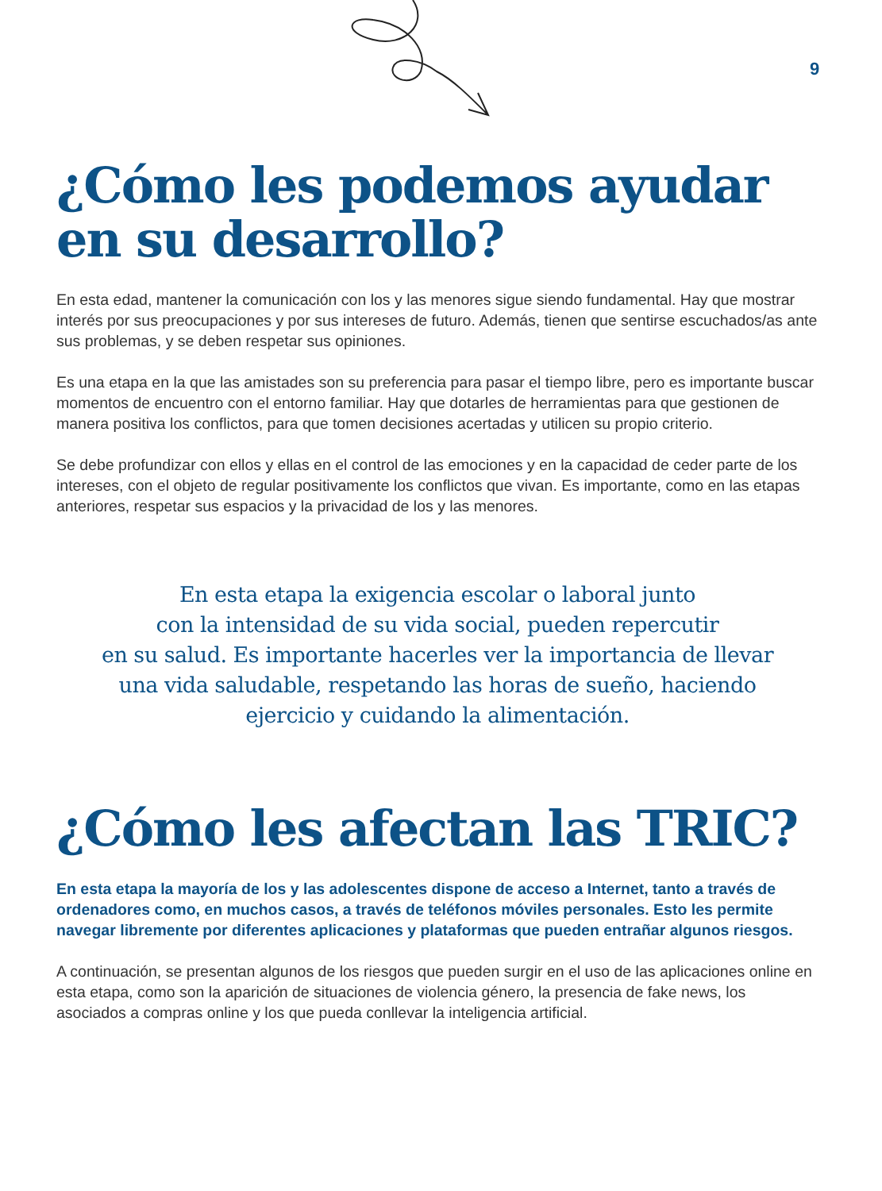9
¿Cómo les podemos ayudar en su desarrollo?
En esta edad, mantener la comunicación con los y las menores sigue siendo fundamental. Hay que mostrar interés por sus preocupaciones y por sus intereses de futuro. Además, tienen que sentirse escuchados/as ante sus problemas, y se deben respetar sus opiniones.
Es una etapa en la que las amistades son su preferencia para pasar el tiempo libre, pero es importante buscar momentos de encuentro con el entorno familiar. Hay que dotarles de herramientas para que gestionen de manera positiva los conflictos, para que tomen decisiones acertadas y utilicen su propio criterio.
Se debe profundizar con ellos y ellas en el control de las emociones y en la capacidad de ceder parte de los intereses, con el objeto de regular positivamente los conflictos que vivan. Es importante, como en las etapas anteriores, respetar sus espacios y la privacidad de los y las menores.
En esta etapa la exigencia escolar o laboral junto
con la intensidad de su vida social, pueden repercutir
en su salud. Es importante hacerles ver la importancia de llevar
una vida saludable, respetando las horas de sueño, haciendo
ejercicio y cuidando la alimentación.
¿Cómo les afectan las TRIC?
En esta etapa la mayoría de los y las adolescentes dispone de acceso a Internet, tanto a través de ordenadores como, en muchos casos, a través de teléfonos móviles personales. Esto les permite navegar libremente por diferentes aplicaciones y plataformas que pueden entrañar algunos riesgos.
A continuación, se presentan algunos de los riesgos que pueden surgir en el uso de las aplicaciones online en esta etapa, como son la aparición de situaciones de violencia género, la presencia de fake news, los asociados a compras online y los que pueda conllevar la inteligencia artificial.